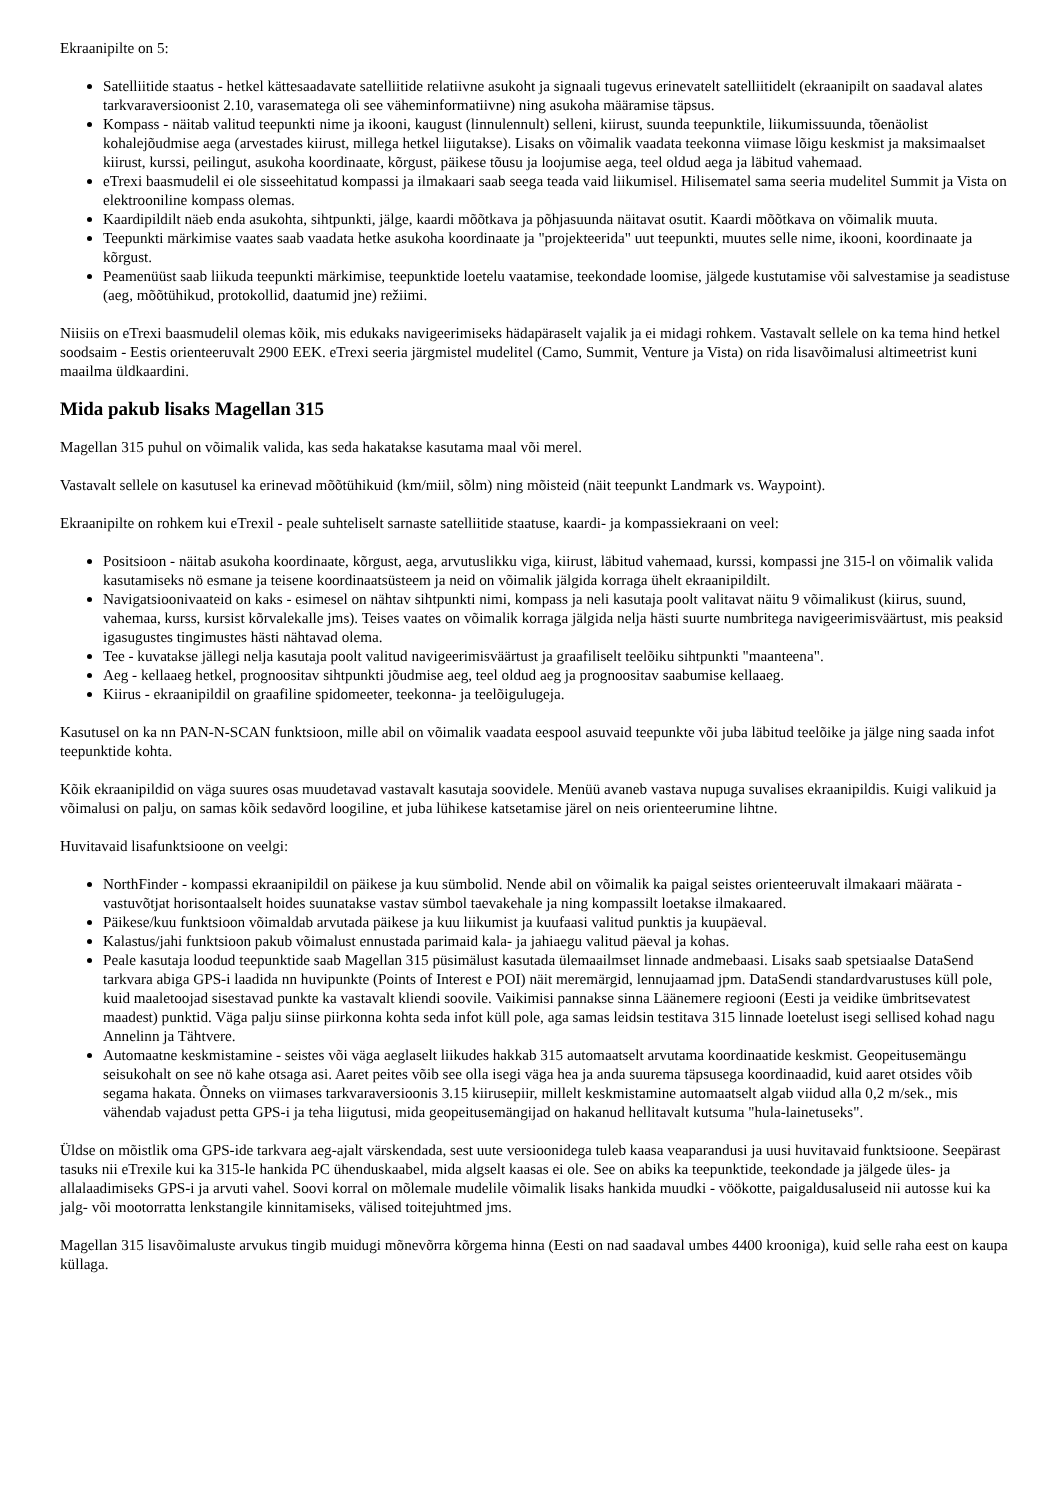Ekraanipilte on 5:
Satelliitide staatus - hetkel kättesaadavate satelliitide relatiivne asukoht ja signaali tugevus erinevatelt satelliitidelt (ekraanipilt on saadaval alates tarkvaraversioonist 2.10, varasematega oli see väheminformatiivne) ning asukoha määramise täpsus.
Kompass - näitab valitud teepunkti nime ja ikooni, kaugust (linnulennult) selleni, kiirust, suunda teepunktile, liikumissuunda, tõenäolist kohalejõudmise aega (arvestades kiirust, millega hetkel liigutakse). Lisaks on võimalik vaadata teekonna viimase lõigu keskmist ja maksimaalset kiirust, kurssi, peilingut, asukoha koordinaate, kõrgust, päikese tõusu ja loojumise aega, teel oldud aega ja läbitud vahemaad.
eTrexi baasmudelil ei ole sisseehitatud kompassi ja ilmakaari saab seega teada vaid liikumisel. Hilisematel sama seeria mudelitel Summit ja Vista on elektrooniline kompass olemas.
Kaardipildilt näeb enda asukohta, sihtpunkti, jälge, kaardi mõõtkava ja põhjasuunda näitavat osutit. Kaardi mõõtkava on võimalik muuta.
Teepunkti märkimise vaates saab vaadata hetke asukoha koordinaate ja "projekteerida" uut teepunkti, muutes selle nime, ikooni, koordinaate ja kõrgust.
Peamenüüst saab liikuda teepunkti märkimise, teepunktide loetelu vaatamise, teekondade loomise, jälgede kustutamise või salvestamise ja seadistuse (aeg, mõõtühikud, protokollid, daatumid jne) režiimi.
Niisiis on eTrexi baasmudelil olemas kõik, mis edukaks navigeerimiseks hädapäraselt vajalik ja ei midagi rohkem. Vastavalt sellele on ka tema hind hetkel soodsaim - Eestis orienteeruvalt 2900 EEK. eTrexi seeria järgmistel mudelitel (Camo, Summit, Venture ja Vista) on rida lisavõimalusi altimeetrist kuni maailma üldkaardini.
Mida pakub lisaks Magellan 315
Magellan 315 puhul on võimalik valida, kas seda hakatakse kasutama maal või merel.
Vastavalt sellele on kasutusel ka erinevad mõõtühikuid (km/miil, sõlm) ning mõisteid (näit teepunkt Landmark vs. Waypoint).
Ekraanipilte on rohkem kui eTrexil - peale suhteliselt sarnaste satelliitide staatuse, kaardi- ja kompassiekraani on veel:
Positsioon - näitab asukoha koordinaate, kõrgust, aega, arvutuslikku viga, kiirust, läbitud vahemaad, kurssi, kompassi jne 315-l on võimalik valida kasutamiseks nö esmane ja teisene koordinaatsüsteem ja neid on võimalik jälgida korraga ühelt ekraanipildilt.
Navigatsioonivaateid on kaks - esimesel on nähtav sihtpunkti nimi, kompass ja neli kasutaja poolt valitavat näitu 9 võimalikust (kiirus, suund, vahemaa, kurss, kursist kõrvalekalle jms). Teises vaates on võimalik korraga jälgida nelja hästi suurte numbritega navigeerimisväärtust, mis peaksid igasugustes tingimustes hästi nähtavad olema.
Tee - kuvatakse jällegi nelja kasutaja poolt valitud navigeerimisväärtust ja graafiliselt teelõiku sihtpunkti "maanteena".
Aeg - kellaaeg hetkel, prognoositav sihtpunkti jõudmise aeg, teel oldud aeg ja prognoositav saabumise kellaaeg.
Kiirus - ekraanipildil on graafiline spidomeeter, teekonna- ja teelõigulugeja.
Kasutusel on ka nn PAN-N-SCAN funktsioon, mille abil on võimalik vaadata eespool asuvaid teepunkte või juba läbitud teelõike ja jälge ning saada infot teepunktide kohta.
Kõik ekraanipildid on väga suures osas muudetavad vastavalt kasutaja soovidele. Menüü avaneb vastava nupuga suvalises ekraanipildis. Kuigi valikuid ja võimalusi on palju, on samas kõik sedavõrd loogiline, et juba lühikese katsetamise järel on neis orienteerumine lihtne.
Huvitavaid lisafunktsioone on veelgi:
NorthFinder - kompassi ekraanipildil on päikese ja kuu sümbolid. Nende abil on võimalik ka paigal seistes orienteeruvalt ilmakaari määrata - vastuvõtjat horisontaalselt hoides suunatakse vastav sümbol taevakehale ja ning kompassilt loetakse ilmakaared.
Päikese/kuu funktsioon võimaldab arvutada päikese ja kuu liikumist ja kuufaasi valitud punktis ja kuupäeval.
Kalastus/jahi funktsioon pakub võimalust ennustada parimaid kala- ja jahiaegu valitud päeval ja kohas.
Peale kasutaja loodud teepunktide saab Magellan 315 püsimälust kasutada ülemaailmset linnade andmebaasi. Lisaks saab spetsiaalse DataSend tarkvara abiga GPS-i laadida nn huvipunkte (Points of Interest e POI) näit meremärgid, lennujaamad jpm. DataSendi standardvarustuses küll pole, kuid maaletoojad sisestavad punkte ka vastavalt kliendi soovile. Vaikimisi pannakse sinna Läänemere regiooni (Eesti ja veidike ümbritsevatest maadest) punktid. Väga palju siinse piirkonna kohta seda infot küll pole, aga samas leidsin testitava 315 linnade loetelust isegi sellised kohad nagu Annelinn ja Tähtvere.
Automaatne keskmistamine - seistes või väga aeglaselt liikudes hakkab 315 automaatselt arvutama koordinaatide keskmist. Geopeitusemängu seisukohalt on see nö kahe otsaga asi. Aaret peites võib see olla isegi väga hea ja anda suurema täpsusega koordinaadid, kuid aaret otsides võib segama hakata. Õnneks on viimases tarkvaraversioonis 3.15 kiirusepiir, millelt keskmistamine automaatselt algab viidud alla 0,2 m/sek., mis vähendab vajadust petta GPS-i ja teha liigutusi, mida geopeitusemängijad on hakanud hellitavalt kutsuma "hula-lainetuseks".
Üldse on mõistlik oma GPS-ide tarkvara aeg-ajalt värskendada, sest uute versioonidega tuleb kaasa veaparandusi ja uusi huvitavaid funktsioone. Seepärast tasuks nii eTrexile kui ka 315-le hankida PC ühenduskaabel, mida algselt kaasas ei ole. See on abiks ka teepunktide, teekondade ja jälgede üles- ja allalaadimiseks GPS-i ja arvuti vahel. Soovi korral on mõlemale mudelile võimalik lisaks hankida muudki - vöökotte, paigaldusaluseid nii autosse kui ka jalg- või mootorratta lenkstangile kinnitamiseks, välised toitejuhtmed jms.
Magellan 315 lisavõimaluste arvukus tingib muidugi mõnevõrra kõrgema hinna (Eesti on nad saadaval umbes 4400 krooniga), kuid selle raha eest on kaupa küllaga.